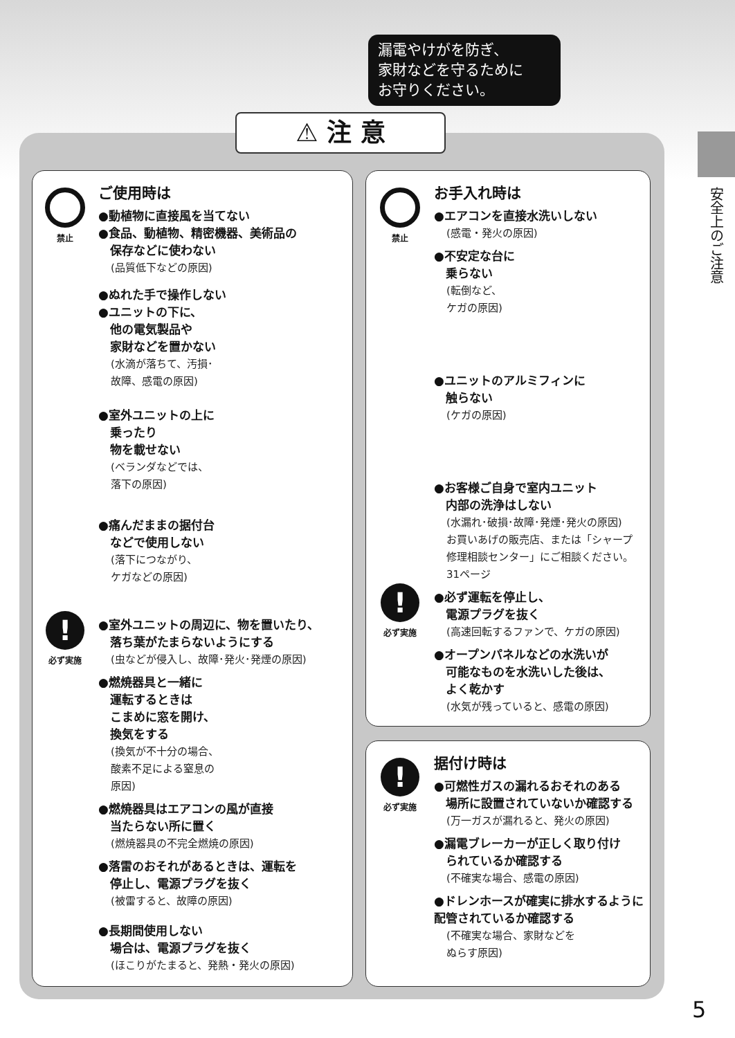漏電やけがを防ぎ、
家財などを守るために
お守りください。
⚠ 注 意
安全上のご注意
禁止
!
必ず実施
ご使用時は
●動植物に直接風を当てない
●食品、動植物、精密機器、美術品の
　保存などに使わない
(品質低下などの原因)
●ぬれた手で操作しない
●ユニットの下に、
　他の電気製品や
　家財などを置かない
(水滴が落ちて、汚損･
故障、感電の原因)
●室外ユニットの上に
　乗ったり
　物を載せない
(ベランダなどでは、
落下の原因)
●痛んだままの据付台
　などで使用しない
(落下につながり、
ケガなどの原因)
●室外ユニットの周辺に、物を置いたり、
　落ち葉がたまらないようにする
(虫などが侵入し、故障･発火･発煙の原因)
●燃焼器具と一緒に
　運転するときは
　こまめに窓を開け、
　換気をする
(換気が不十分の場合、
酸素不足による窒息の
原因)
●燃焼器具はエアコンの風が直接
　当たらない所に置く
(燃焼器具の不完全燃焼の原因)
●落雷のおそれがあるときは、運転を
　停止し、電源プラグを抜く
(被雷すると、故障の原因)
●長期間使用しない
　場合は、電源プラグを抜く
(ほこりがたまると、発熱・発火の原因)
禁止
!
必ず実施
お手入れ時は
●エアコンを直接水洗いしない
(感電・発火の原因)
●不安定な台に
　乗らない
(転倒など、
ケガの原因)
●ユニットのアルミフィンに
　触らない
(ケガの原因)
●お客様ご自身で室内ユニット
　内部の洗浄はしない
(水漏れ･破損･故障･発煙･発火の原因)
お買いあげの販売店、または「シャープ修理相談センター」にご相談ください。 31ページ
●必ず運転を停止し、
　電源プラグを抜く
(高速回転するファンで、ケガの原因)
●オープンパネルなどの水洗いが
　可能なものを水洗いした後は、
　よく乾かす
(水気が残っていると、感電の原因)
!
必ず実施
据付け時は
●可燃性ガスの漏れるおそれのある
　場所に設置されていないか確認する
(万一ガスが漏れると、発火の原因)
●漏電ブレーカーが正しく取り付け
　られているか確認する
(不確実な場合、感電の原因)
●ドレンホースが確実に排水するように配管されているか確認する
(不確実な場合、家財などを
ぬらす原因)
5